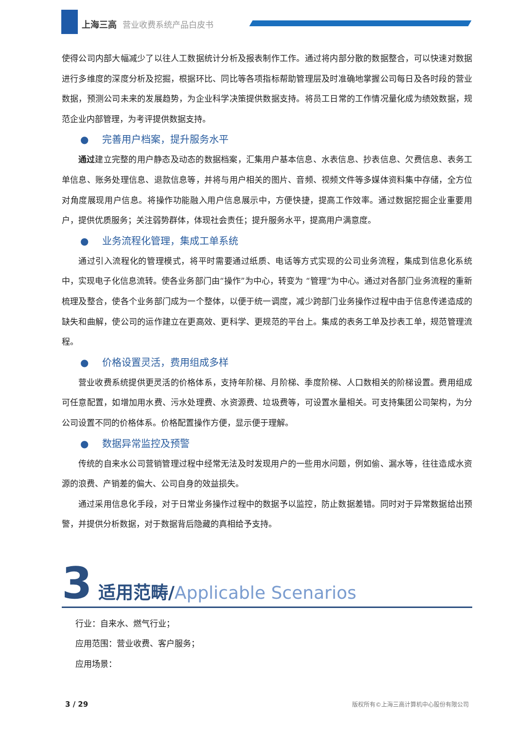上海三高 营业收费系统产品白皮书
使得公司内部大幅减少了以往人工数据统计分析及报表制作工作。通过将内部分散的数据整合，可以快速对数据进行多维度的深度分析及挖掘，根据环比、同比等各项指标帮助管理层及时准确地掌握公司每日及各时段的营业数据，预测公司未来的发展趋势，为企业科学决策提供数据支持。将员工日常的工作情况量化成为绩效数据，规范企业内部管理，为考评提供数据支持。
● 完善用户档案，提升服务水平
通过建立完整的用户静态及动态的数据档案，汇集用户基本信息、水表信息、抄表信息、欠费信息、表务工单信息、账务处理信息、退款信息等，并将与用户相关的图片、音频、视频文件等多媒体资料集中存储，全方位对角度展现用户信息。将操作功能融入用户信息展示中，方便快捷，提高工作效率。通过数据挖掘企业重要用户，提供优质服务；关注弱势群体，体现社会责任；提升服务水平，提高用户满意度。
● 业务流程化管理，集成工单系统
通过引入流程化的管理模式，将平时需要通过纸质、电话等方式实现的公司业务流程，集成到信息化系统中，实现电子化信息流转。使各业务部门由“操作”为中心，转变为 “管理”为中心。通过对各部门业务流程的重新梳理及整合，使各个业务部门成为一个整体，以便于统一调度，减少跨部门业务操作过程中由于信息传递造成的缺失和曲解，使公司的运作建立在更高效、更科学、更规范的平台上。集成的表务工单及抄表工单，规范管理流程。
● 价格设置灵活，费用组成多样
营业收费系统提供更灵活的价格体系，支持年阶梯、月阶梯、季度阶梯、人口数相关的阶梯设置。费用组成可任意配置，如增加用水费、污水处理费、水资源费、垃圾费等，可设置水量相关。可支持集团公司架构，为分公司设置不同的价格体系。价格配置操作方便，显示便于理解。
● 数据异常监控及预警
传统的自来水公司营销管理过程中经常无法及时发现用户的一些用水问题，例如偷、漏水等，往往造成水资源的浪费、产销差的偏大、公司自身的效益损失。
通过采用信息化手段，对于日常业务操作过程中的数据予以监控，防止数据差错。同时对于异常数据给出预警，并提供分析数据，对于数据背后隐藏的真相给予支持。
3 适用范畴/Applicable Scenarios
行业：自来水、燃气行业；
应用范围：营业收费、客户服务；
应用场景：
3 / 29 版权所有©上海三高计算机中心股份有限公司